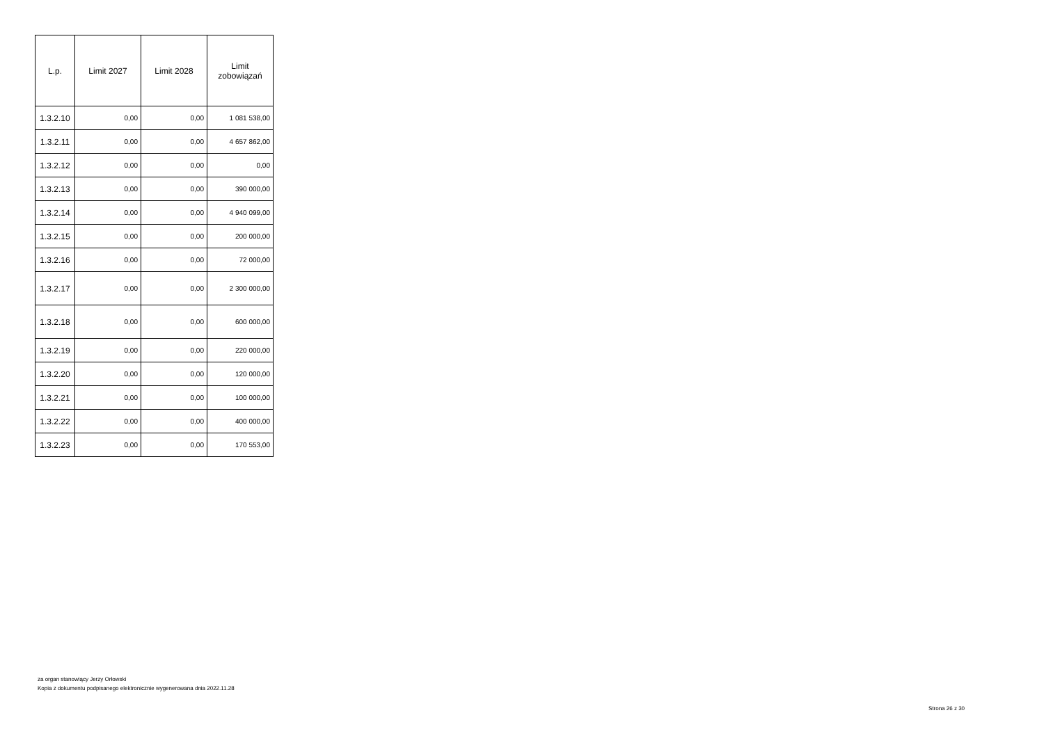| L.p. | Limit 2027 | Limit 2028 | Limit zobowiązań |
| --- | --- | --- | --- |
| 1.3.2.10 | 0,00 | 0,00 | 1 081 538,00 |
| 1.3.2.11 | 0,00 | 0,00 | 4 657 862,00 |
| 1.3.2.12 | 0,00 | 0,00 | 0,00 |
| 1.3.2.13 | 0,00 | 0,00 | 390 000,00 |
| 1.3.2.14 | 0,00 | 0,00 | 4 940 099,00 |
| 1.3.2.15 | 0,00 | 0,00 | 200 000,00 |
| 1.3.2.16 | 0,00 | 0,00 | 72 000,00 |
| 1.3.2.17 | 0,00 | 0,00 | 2 300 000,00 |
| 1.3.2.18 | 0,00 | 0,00 | 600 000,00 |
| 1.3.2.19 | 0,00 | 0,00 | 220 000,00 |
| 1.3.2.20 | 0,00 | 0,00 | 120 000,00 |
| 1.3.2.21 | 0,00 | 0,00 | 100 000,00 |
| 1.3.2.22 | 0,00 | 0,00 | 400 000,00 |
| 1.3.2.23 | 0,00 | 0,00 | 170 553,00 |
za organ stanowiący Jerzy Orłowski
Kopia z dokumentu podpisanego elektronicznie wygenerowana dnia 2022.11.28
Strona 26 z 30